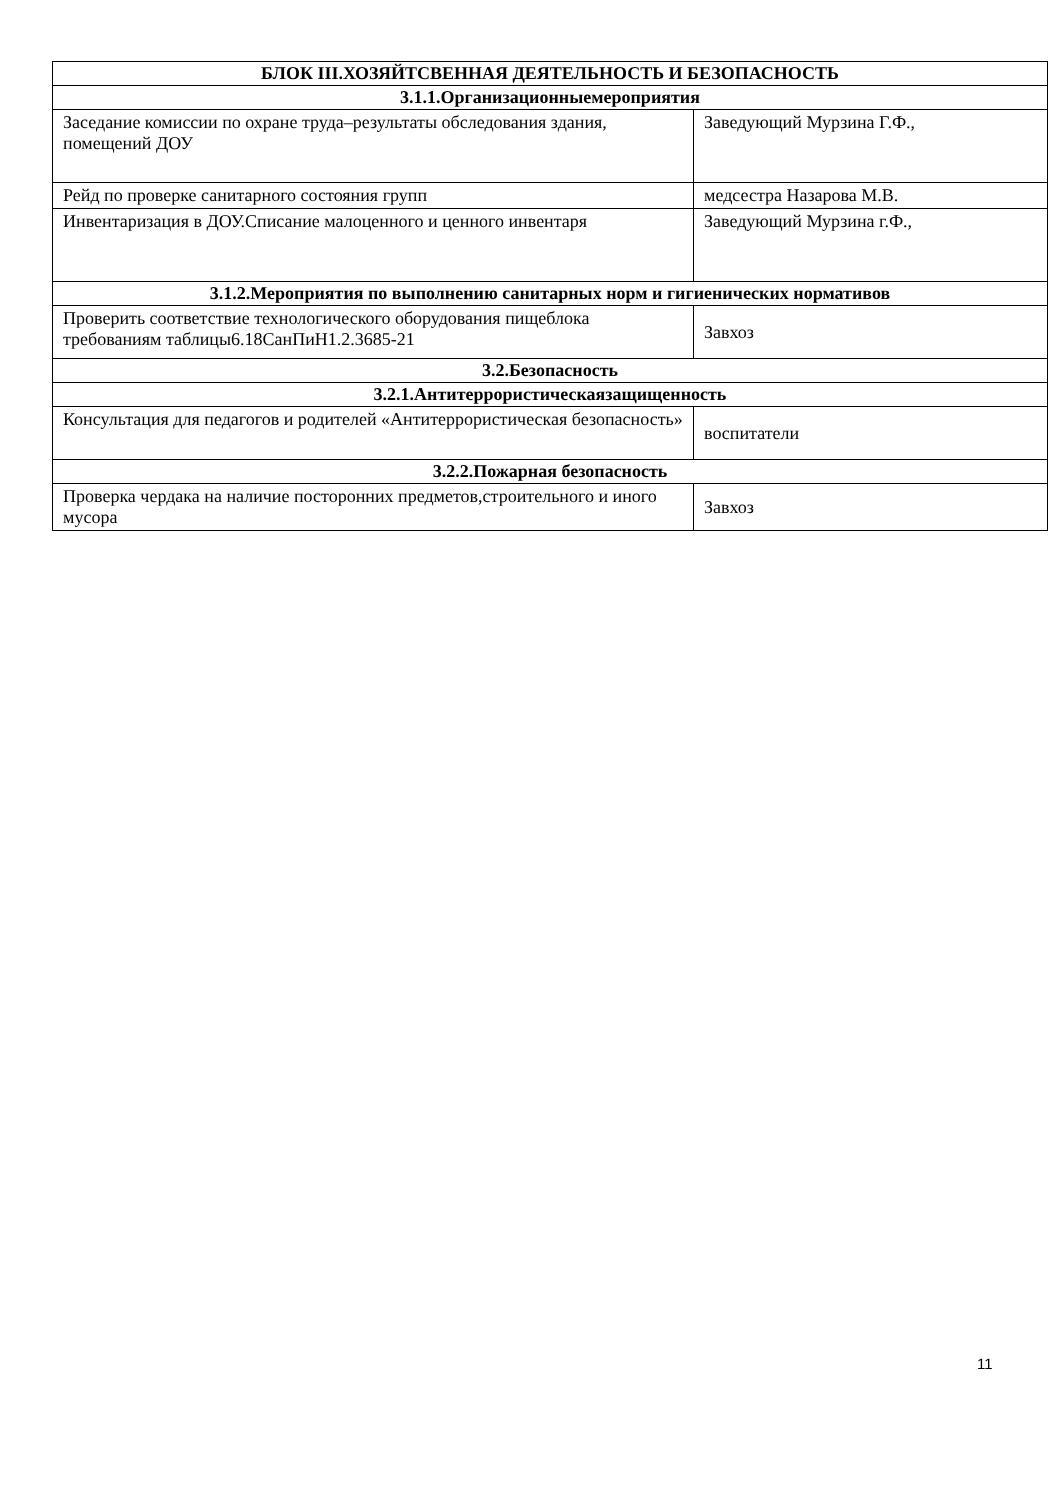| БЛОК III.ХОЗЯЙТСВЕННАЯ ДЕЯТЕЛЬНОСТЬ И БЕЗОПАСНОСТЬ | |
| 3.1.1.Организационныемероприятия | |
| Заседание комиссии по охране труда–результаты обследования здания, помещений ДОУ | Заведующий Мурзина Г.Ф., |
| Рейд по проверке санитарного состояния групп | медсестра Назарова М.В. |
| Инвентаризация в ДОУ.Списание малоценного и ценного инвентаря | Заведующий Мурзина г.Ф., |
| 3.1.2.Мероприятия по выполнению санитарных норм и гигиенических нормативов | |
| Проверить соответствие технологического оборудования пищеблока требованиям таблицы6.18СанПиН1.2.3685-21 | Завхоз |
| 3.2.Безопасность | |
| 3.2.1.Антитеррористическаязащищенность | |
| Консультация для педагогов и родителей «Антитеррористическая безопасность» | воспитатели |
| 3.2.2.Пожарная безопасность | |
| Проверка чердака на наличие посторонних предметов,строительного и иного мусора | Завхоз |
11